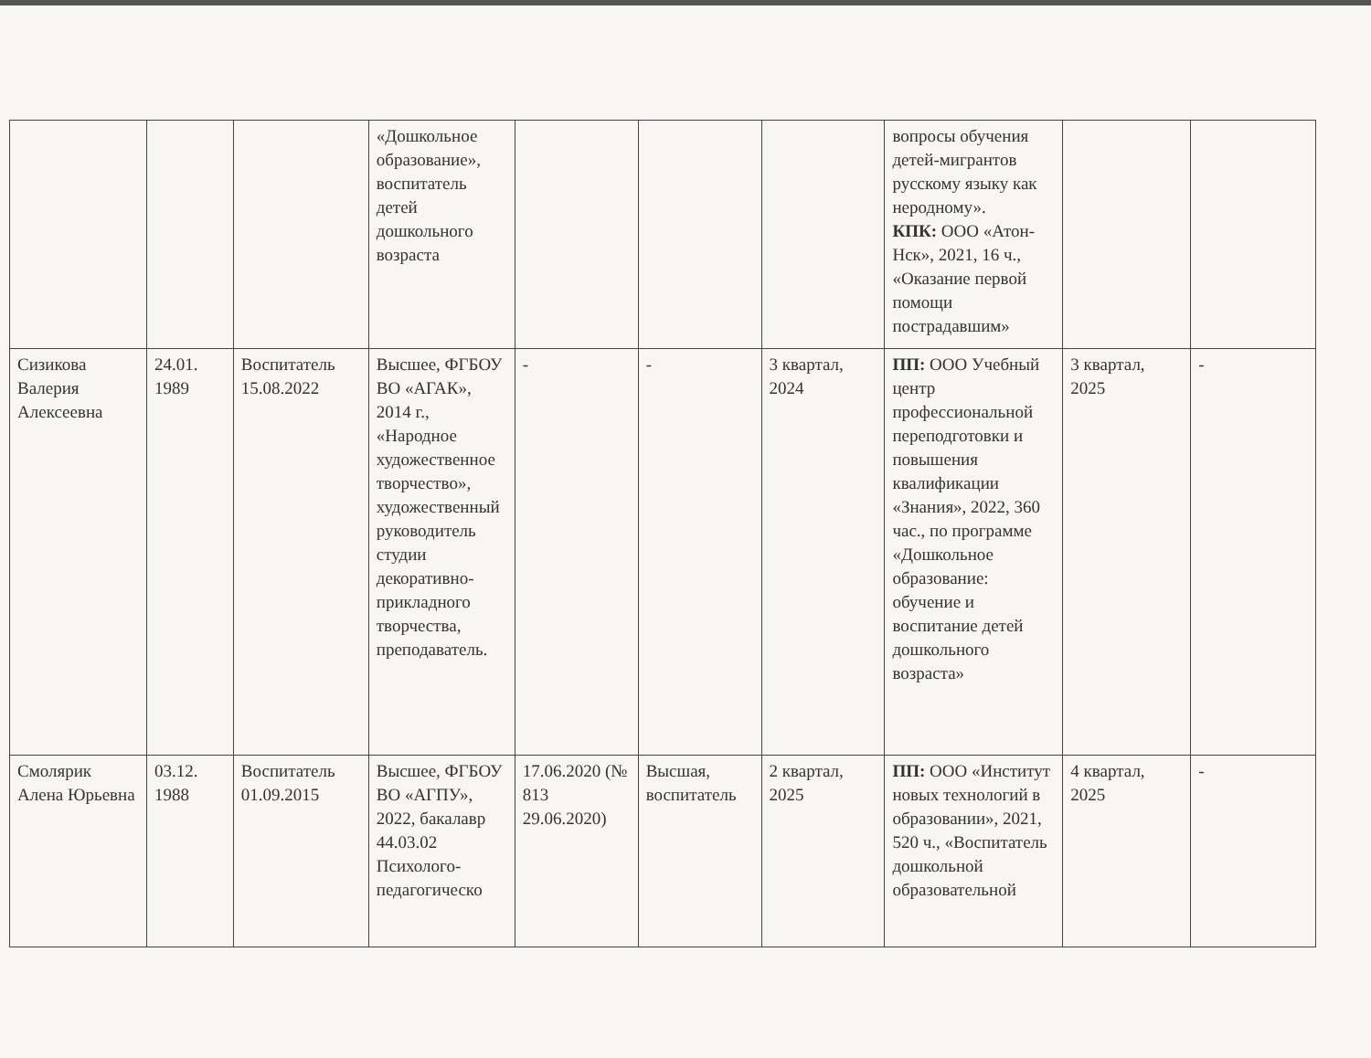| | | | «Дошкольное образование», воспитатель детей дошкольного возраста | | | | вопросы обучения детей-мигрантов русскому языку как неродному». КПК: ООО «Атон-Нск», 2021, 16 ч., «Оказание первой помощи пострадавшим» | | |
| Сизикова Валерия Алексеевна | 24.01. 1989 | Воспитатель 15.08.2022 | Высшее, ФГБОУ ВО «АГАК», 2014 г., «Народное художественное творчество», художественный руководитель студии декоративно-прикладного творчества, преподаватель. | - | - | 3 квартал, 2024 | ПП: ООО Учебный центр профессиональной переподготовки и повышения квалификации «Знания», 2022, 360 час., по программе «Дошкольное образование: обучение и воспитание детей дошкольного возраста» | 3 квартал, 2025 | - |
| Смолярик Алена Юрьевна | 03.12. 1988 | Воспитатель 01.09.2015 | Высшее, ФГБОУ ВО «АГПУ», 2022, бакалавр 44.03.02 Психолого-педагогическо | 17.06.2020 (№ 813 29.06.2020) | Высшая, воспитатель | 2 квартал, 2025 | ПП: ООО «Институт новых технологий в образовании», 2021, 520 ч., «Воспитатель дошкольной образовательной | 4 квартал, 2025 | - |